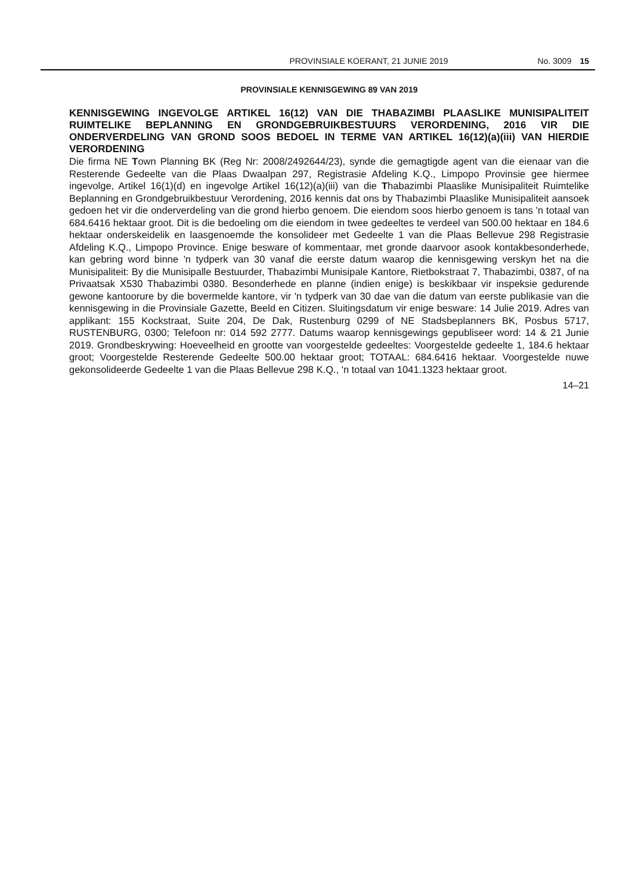PROVINSIALE KOERANT, 21 JUNIE 2019 No. 3009 15
PROVINSIALE KENNISGEWING 89 VAN 2019
KENNISGEWING INGEVOLGE ARTIKEL 16(12) VAN DIE THABAZIMBI PLAASLIKE MUNISIPALITEIT RUIMTELIKE BEPLANNING EN GRONDGEBRUIKBESTUURS VERORDENING, 2016 VIR DIE ONDERVERDELING VAN GROND SOOS BEDOEL IN TERME VAN ARTIKEL 16(12)(a)(iii) VAN HIERDIE VERORDENING
Die firma NE Town Planning BK (Reg Nr: 2008/2492644/23), synde die gemagtigde agent van die eienaar van die Resterende Gedeelte van die Plaas Dwaalpan 297, Registrasie Afdeling K.Q., Limpopo Provinsie gee hiermee ingevolge, Artikel 16(1)(d) en ingevolge Artikel 16(12)(a)(iii) van die Thabazimbi Plaaslike Munisipaliteit Ruimtelike Beplanning en Grondgebruikbestuur Verordening, 2016 kennis dat ons by Thabazimbi Plaaslike Munisipaliteit aansoek gedoen het vir die onderverdeling van die grond hierbo genoem. Die eiendom soos hierbo genoem is tans 'n totaal van 684.6416 hektaar groot. Dit is die bedoeling om die eiendom in twee gedeeltes te verdeel van 500.00 hektaar en 184.6 hektaar onderskeidelik en laasgenoemde the konsolideer met Gedeelte 1 van die Plaas Bellevue 298 Registrasie Afdeling K.Q., Limpopo Province. Enige besware of kommentaar, met gronde daarvoor asook kontakbesonderhede, kan gebring word binne 'n tydperk van 30 vanaf die eerste datum waarop die kennisgewing verskyn het na die Munisipaliteit: By die Munisipalle Bestuurder, Thabazimbi Munisipale Kantore, Rietbokstraat 7, Thabazimbi, 0387, of na Privaatsak X530 Thabazimbi 0380. Besonderhede en planne (indien enige) is beskikbaar vir inspeksie gedurende gewone kantoorure by die bovermelde kantore, vir 'n tydperk van 30 dae van die datum van eerste publikasie van die kennisgewing in die Provinsiale Gazette, Beeld en Citizen. Sluitingsdatum vir enige besware: 14 Julie 2019. Adres van applikant: 155 Kockstraat, Suite 204, De Dak, Rustenburg 0299 of NE Stadsbeplanners BK, Posbus 5717, RUSTENBURG, 0300; Telefoon nr: 014 592 2777. Datums waarop kennisgewings gepubliseer word: 14 & 21 Junie 2019. Grondbeskrywing: Hoeveelheid en grootte van voorgestelde gedeeltes: Voorgestelde gedeelte 1, 184.6 hektaar groot; Voorgestelde Resterende Gedeelte 500.00 hektaar groot; TOTAAL: 684.6416 hektaar. Voorgestelde nuwe gekonsolideerde Gedeelte 1 van die Plaas Bellevue 298 K.Q., 'n totaal van 1041.1323 hektaar groot.
14–21